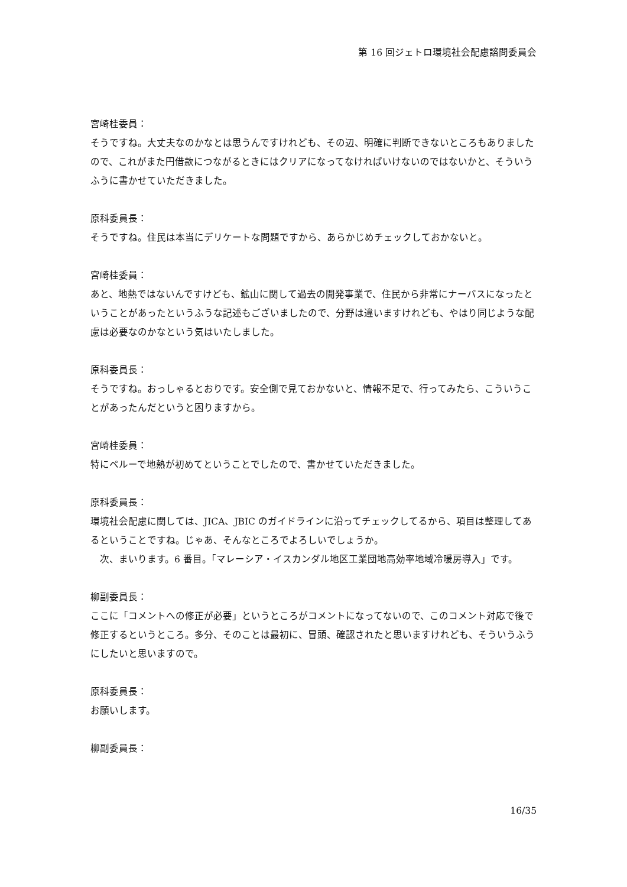第 16 回ジェトロ環境社会配慮諮問委員会
宮崎桂委員：
そうですね。大丈夫なのかなとは思うんですけれども、その辺、明確に判断できないところもありましたので、これがまた円借款につながるときにはクリアになってなければいけないのではないかと、そういうふうに書かせていただきました。
原科委員長：
そうですね。住民は本当にデリケートな問題ですから、あらかじめチェックしておかないと。
宮崎桂委員：
あと、地熱ではないんですけども、鉱山に関して過去の開発事業で、住民から非常にナーバスになったということがあったというふうな記述もございましたので、分野は違いますけれども、やはり同じような配慮は必要なのかなという気はいたしました。
原科委員長：
そうですね。おっしゃるとおりです。安全側で見ておかないと、情報不足で、行ってみたら、こういうことがあったんだというと困りますから。
宮崎桂委員：
特にペルーで地熱が初めてということでしたので、書かせていただきました。
原科委員長：
環境社会配慮に関しては、JICA、JBIC のガイドラインに沿ってチェックしてるから、項目は整理してあるということですね。じゃあ、そんなところでよろしいでしょうか。
　次、まいります。6 番目。「マレーシア・イスカンダル地区工業団地高効率地域冷暖房導入」です。
柳副委員長：
ここに「コメントへの修正が必要」というところがコメントになってないので、このコメント対応で後で修正するというところ。多分、そのことは最初に、冒頭、確認されたと思いますけれども、そういうふうにしたいと思いますので。
原科委員長：
お願いします。
柳副委員長：
16/35